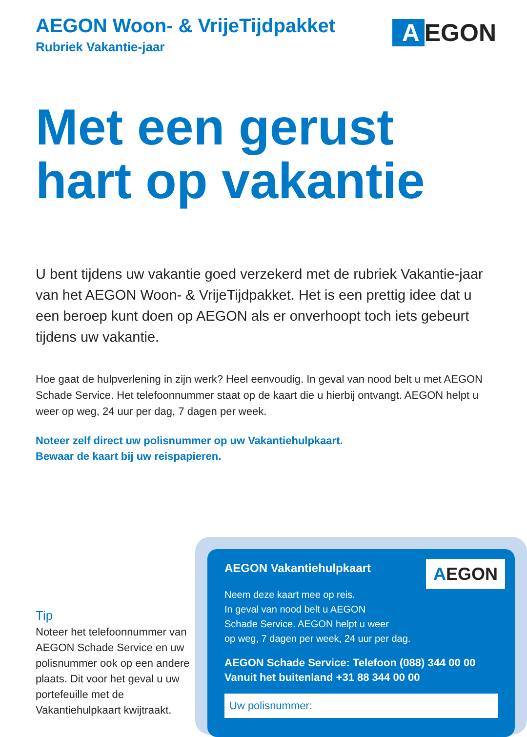AEGON Woon- & VrijeTijdpakket
Rubriek Vakantie-jaar
A EGON
Met een gerust
hart op vakantie
U bent tijdens uw vakantie goed verzekerd met de rubriek Vakantie-jaar van het AEGON Woon- & VrijeTijdpakket. Het is een prettig idee dat u een beroep kunt doen op AEGON als er onverhoopt toch iets gebeurt tijdens uw vakantie.
Hoe gaat de hulpverlening in zijn werk? Heel eenvoudig. In geval van nood belt u met AEGON Schade Service. Het telefoonnummer staat op de kaart die u hierbij ontvangt. AEGON helpt u weer op weg, 24 uur per dag, 7 dagen per week.
Noteer zelf direct uw polisnummer op uw Vakantiehulpkaart.
Bewaar de kaart bij uw reispapieren.
Tip
Noteer het telefoonnummer van AEGON Schade Service en uw polisnummer ook op een andere plaats. Dit voor het geval u uw portefeuille met de Vakantiehulpkaart kwijtraakt.
AEGON
AEGON Vakantiehulpkaart
Neem deze kaart mee op reis.
In geval van nood belt u AEGON
Schade Service. AEGON helpt u weer
op weg, 7 dagen per week, 24 uur per dag.
AEGON Schade Service: Telefoon (088) 344 00 00
Vanuit het buitenland +31 88 344 00 00
Uw polisnummer: